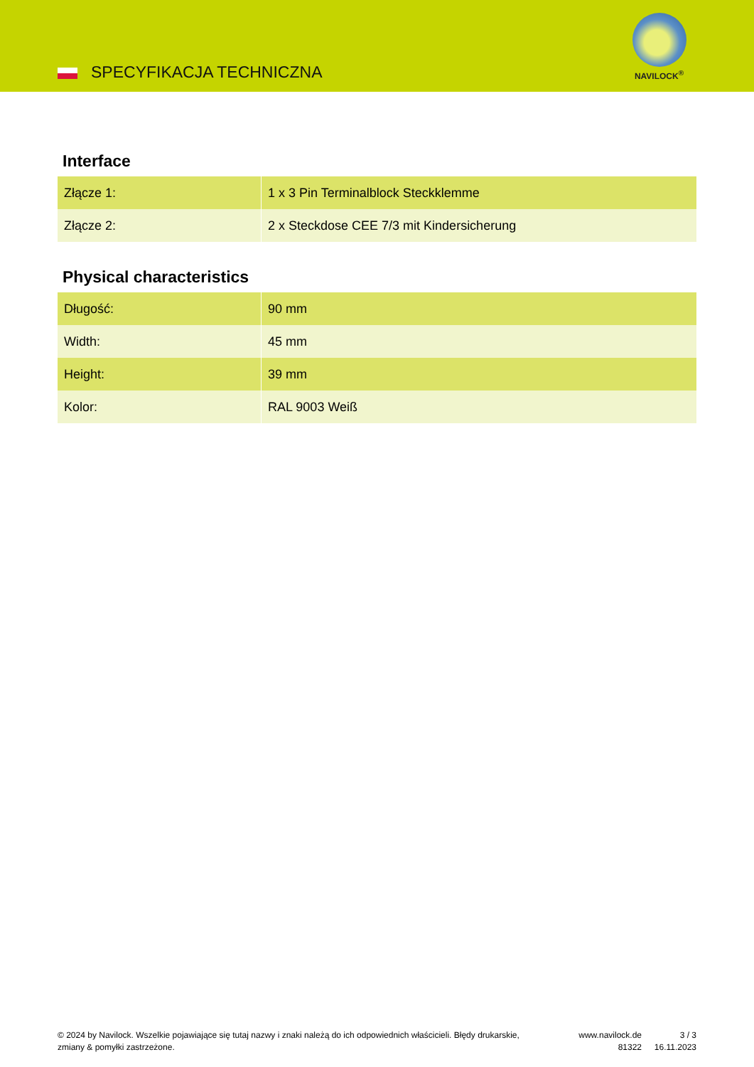SPECYFIKACJA TECHNICZNA
NAVILOCK<sup>®</sup>
Interface
| Złącze 1: | 1 x 3 Pin Terminalblock Steckklemme |
| Złącze 2: | 2 x Steckdose CEE 7/3 mit Kindersicherung |
Physical characteristics
| Długość: | 90 mm |
| Width: | 45 mm |
| Height: | 39 mm |
| Kolor: | RAL 9003 Weiß |
© 2024 by Navilock. Wszelkie pojawiające się tutaj nazwy i znaki należą do ich odpowiednich właścicieli. Błędy drukarskie, zmiany & pomyłki zastrzeżone.
www.navilock.de
81322
3 / 3
16.11.2023